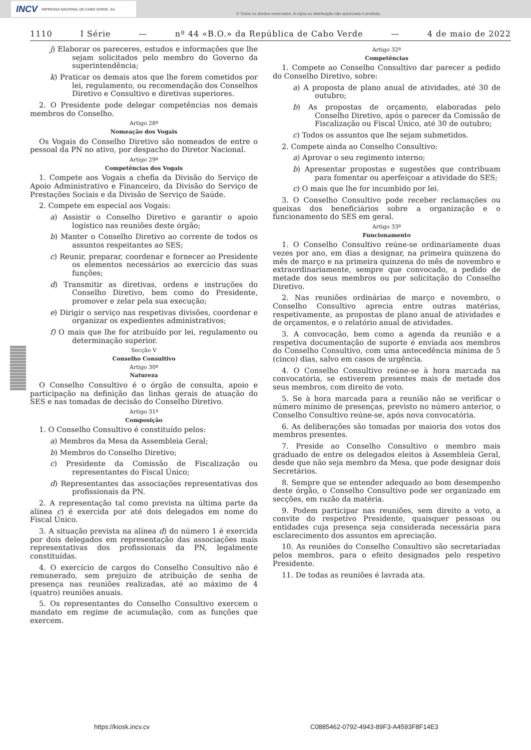INCV IMPRENSA NACIONAL DE CABO VERDE, SA
© Todos os direitos reservados. A cópia ou distribuição não autorizada é proibida.
1110 I Série — nº 44 «B.O.» da República de Cabo Verde — 4 de maio de 2022
j) Elaborar os pareceres, estudos e informações que lhe sejam solicitados pelo membro do Governo da superintendência;
k) Praticar os demais atos que lhe forem cometidos por lei, regulamento, ou recomendação dos Conselhos Diretivo e Consultivo e diretivas superiores.
2. O Presidente pode delegar competências nos demais membros do Conselho.
Artigo 28º
Nomeação dos Vogais
Os Vogais do Conselho Diretivo são nomeados de entre o pessoal da PN no ativo, por despacho do Diretor Nacional.
Artigo 29º
Competências dos Vogais
1. Compete aos Vogais a chefia da Divisão do Serviço de Apoio Administrativo e Financeiro, da Divisão do Serviço de Prestações Sociais e da Divisão de Serviço de Saúde.
2. Compete em especial aos Vogais:
a) Assistir o Conselho Diretivo e garantir o apoio logístico nas reuniões deste órgão;
b) Manter o Conselho Diretivo ao corrente de todos os assuntos respeitantes ao SES;
c) Reunir, preparar, coordenar e fornecer ao Presidente os elementos necessários ao exercício das suas funções;
d) Transmitir as diretivas, ordens e instruções do Conselho Diretivo, bem como do Presidente, promover e zelar pela sua execução;
e) Dirigir o serviço nas respetivas divisões, coordenar e organizar os expedientes administrativos;
f) O mais que lhe for atribuído por lei, regulamento ou determinação superior.
Secção V
Conselho Consultivo
Artigo 30º
Natureza
O Conselho Consultivo é o órgão de consulta, apoio e participação na definição das linhas gerais de atuação do SES e nas tomadas de decisão do Conselho Diretivo.
Artigo 31º
Composição
1. O Conselho Consultivo é constituído pelos:
a) Membros da Mesa da Assembleia Geral;
b) Membros do Conselho Diretivo;
c) Presidente da Comissão de Fiscalização ou representantes do Fiscal Único;
d) Representantes das associações representativas dos profissionais da PN.
2. A representação tal como prevista na última parte da alínea c) é exercida por até dois delegados em nome do Fiscal Único.
3. A situação prevista na alínea d) do número 1 é exercida por dois delegados em representação das associações mais representativas dos profissionais da PN, legalmente constituídas.
4. O exercício de cargos do Conselho Consultivo não é remunerado, sem prejuízo de atribuição de senha de presença nas reuniões realizadas, até ao máximo de 4 (quatro) reuniões anuais.
5. Os representantes do Conselho Consultivo exercem o mandato em regime de acumulação, com as funções que exercem.
Artigo 32º
Competências
1. Compete ao Conselho Consultivo dar parecer a pedido do Conselho Diretivo, sobre:
a) A proposta de plano anual de atividades, até 30 de outubro;
b) As propostas de orçamento, elaboradas pelo Conselho Diretivo, após o parecer da Comissão de Fiscalização ou Fiscal Único, até 30 de outubro;
c) Todos os assuntos que lhe sejam submetidos.
2. Compete ainda ao Conselho Consultivo:
a) Aprovar o seu regimento interno;
b) Apresentar propostas e sugestões que contribuam para fomentar ou aperfeiçoar a atividade do SES;
c) O mais que lhe for incumbido por lei.
3. O Conselho Consultivo pode receber reclamações ou queixas dos beneficiários sobre a organização e o funcionamento do SES em geral.
Artigo 33º
Funcionamento
1. O Conselho Consultivo reúne-se ordinariamente duas vezes por ano, em dias a designar, na primeira quinzena do mês de março e na primeira quinzena do mês de novembro e extraordinariamente, sempre que convocado, a pedido de metade dos seus membros ou por solicitação do Conselho Diretivo.
2. Nas reuniões ordinárias de março e novembro, o Conselho Consultivo aprecia entre outras matérias, respetivamente, as propostas de plano anual de atividades e de orçamentos, e o relatório anual de atividades.
3. A convocação, bem como a agenda da reunião e a respetiva documentação de suporte é enviada aos membros do Conselho Consultivo, com uma antecedência mínima de 5 (cinco) dias, salvo em casos de urgência.
4. O Conselho Consultivo reúne-se à hora marcada na convocatória, se estiverem presentes mais de metade dos seus membros, com direito de voto.
5. Se à hora marcada para a reunião não se verificar o número mínimo de presenças, previsto no número anterior, o Conselho Consultivo reúne-se, após nova convocatória.
6. As deliberações são tomadas por maioria dos votos dos membros presentes.
7. Preside ao Conselho Consultivo o membro mais graduado de entre os delegados eleitos à Assembleia Geral, desde que não seja membro da Mesa, que pode designar dois Secretários.
8. Sempre que se entender adequado ao bom desempenho deste órgão, o Conselho Consultivo pode ser organizado em secções, em razão da matéria.
9. Podem participar nas reuniões, sem direito a voto, a convite do respetivo Presidente, quaisquer pessoas ou entidades cuja presença seja considerada necessária para esclarecimento dos assuntos em apreciação.
10. As reuniões do Conselho Consultivo são secretariadas pelos membros, para o efeito designados pelo respetivo Presidente.
11. De todas as reuniões é lavrada ata.
https://kiosk.incv.cv
C0885462-0792-4943-89F3-A4593F8F14E3